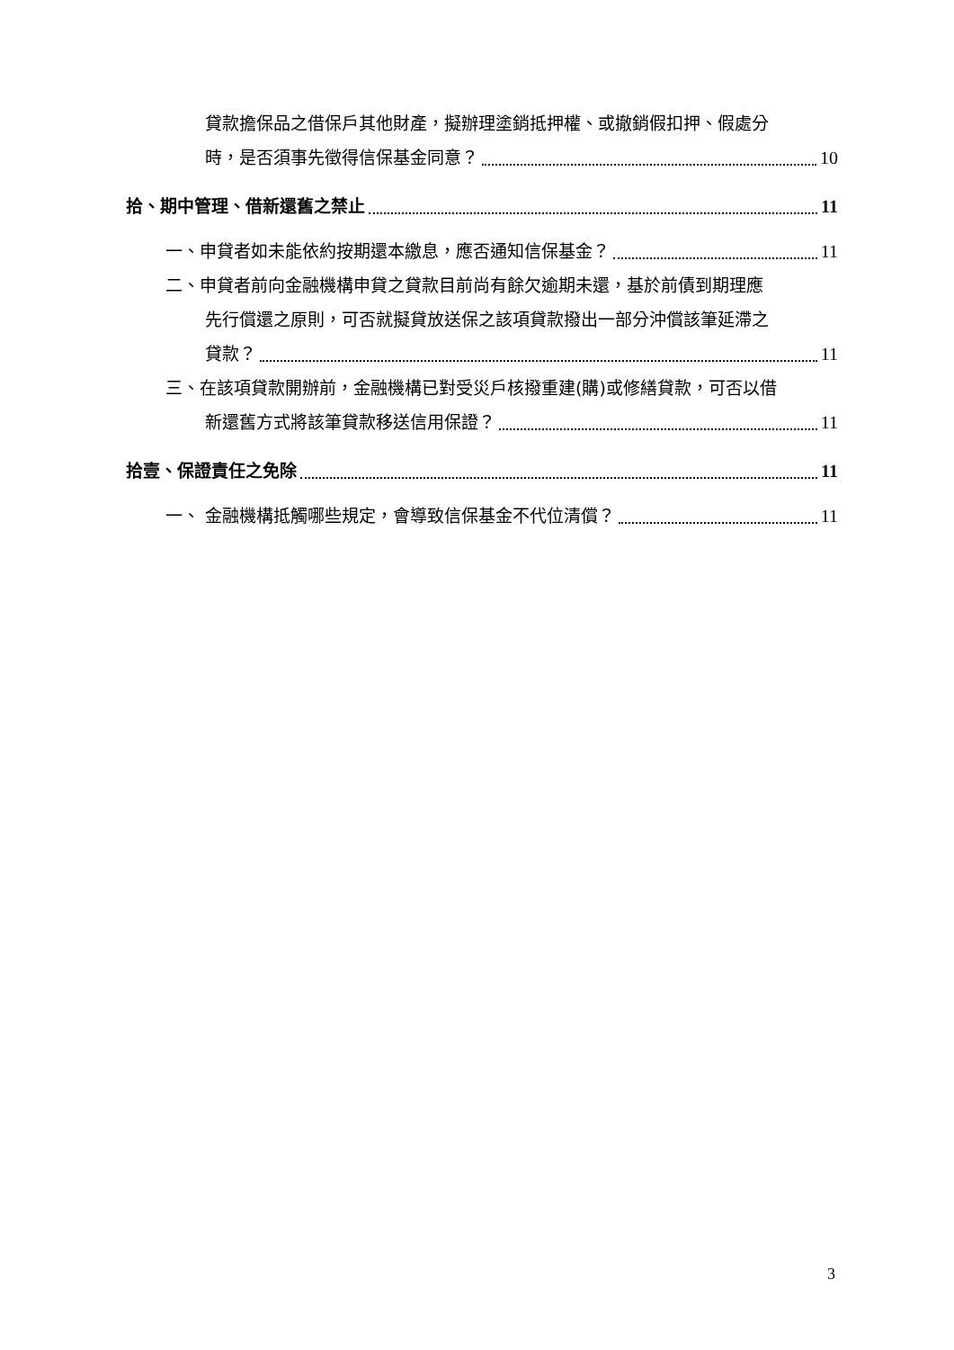貸款擔保品之借保戶其他財產，擬辦理塗銷抵押權、或撤銷假扣押、假處分
時，是否須事先徵得信保基金同意？ 10
拾、期中管理、借新還舊之禁止 11
一、申貸者如未能依約按期還本繳息，應否通知信保基金？ 11
二、申貸者前向金融機構申貸之貸款目前尚有餘欠逾期未還，基於前債到期理應
先行償還之原則，可否就擬貸放送保之該項貸款撥出一部分沖償該筆延滯之
貸款？ 11
三、在該項貸款開辦前，金融機構已對受災戶核撥重建(購)或修繕貸款，可否以借
新還舊方式將該筆貸款移送信用保證？ 11
拾壹、保證責任之免除 11
一、 金融機構抵觸哪些規定，會導致信保基金不代位清償？ 11
3